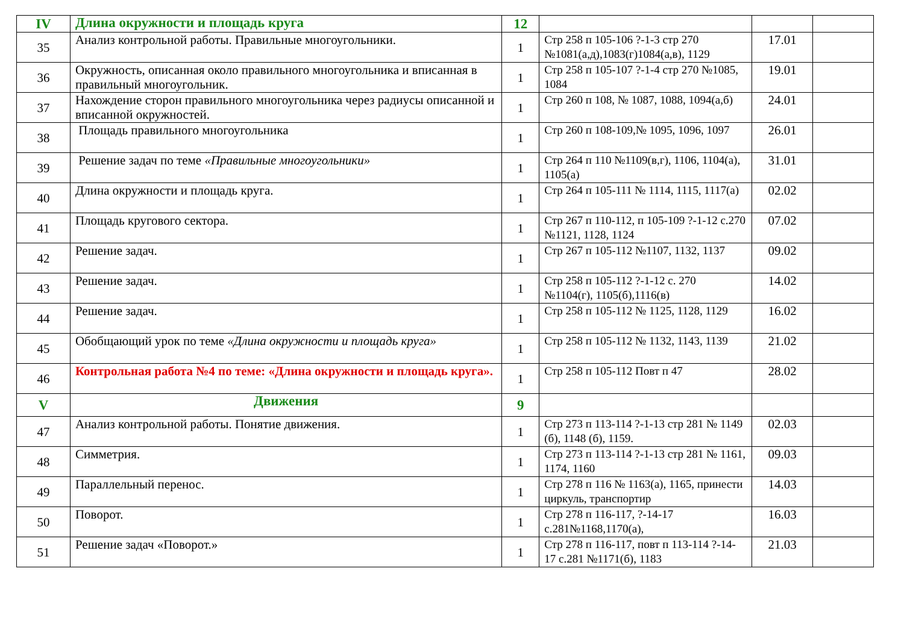| IV | Длина окружности и площадь круга | 12 | | | |
| 35 | Анализ контрольной работы. Правильные многоугольники. | 1 | Стр 258 п 105-106 ?-1-3 стр 270 №1081(а,д),1083(г)1084(а,в), 1129 | 17.01 | |
| 36 | Окружность, описанная около правильного многоугольника и вписанная в правильный многоугольник. | 1 | Стр 258 п 105-107 ?-1-4 стр 270 №1085, 1084 | 19.01 | |
| 37 | Нахождение сторон правильного многоугольника через радиусы описанной и вписанной окружностей. | 1 | Стр 260 п 108, № 1087, 1088, 1094(а,б) | 24.01 | |
| 38 | Площадь правильного многоугольника | 1 | Стр 260 п 108-109,№ 1095, 1096, 1097 | 26.01 | |
| 39 | Решение задач по теме «Правильные многоугольники» | 1 | Стр 264 п 110 №1109(в,г), 1106, 1104(а), 1105(а) | 31.01 | |
| 40 | Длина окружности и площадь круга. | 1 | Стр 264 п 105-111 № 1114, 1115, 1117(а) | 02.02 | |
| 41 | Площадь кругового сектора. | 1 | Стр 267 п 110-112, п 105-109 ?-1-12 с.270 №1121, 1128, 1124 | 07.02 | |
| 42 | Решение задач. | 1 | Стр 267 п 105-112 №1107, 1132, 1137 | 09.02 | |
| 43 | Решение задач. | 1 | Стр 258 п 105-112 ?-1-12 с. 270 №1104(г), 1105(б),1116(в) | 14.02 | |
| 44 | Решение задач. | 1 | Стр 258 п 105-112 № 1125, 1128, 1129 | 16.02 | |
| 45 | Обобщающий урок по теме «Длина окружности и площадь круга» | 1 | Стр 258 п 105-112 № 1132, 1143, 1139 | 21.02 | |
| 46 | Контрольная работа №4 по теме: «Длина окружности и площадь круга». | 1 | Стр 258 п 105-112 Повт п 47 | 28.02 | |
| V | Движения | 9 | | | |
| 47 | Анализ контрольной работы. Понятие движения. | 1 | Стр 273 п 113-114 ?-1-13 стр 281 № 1149 (б), 1148 (б), 1159. | 02.03 | |
| 48 | Симметрия. | 1 | Стр 273 п 113-114 ?-1-13 стр 281 № 1161, 1174, 1160 | 09.03 | |
| 49 | Параллельный перенос. | 1 | Стр 278 п 116 № 1163(а), 1165, принести циркуль, транспортир | 14.03 | |
| 50 | Поворот. | 1 | Стр 278 п 116-117, ?-14-17 с.281№1168,1170(а), | 16.03 | |
| 51 | Решение задач «Поворот.» | 1 | Стр 278 п 116-117, повт п 113-114 ?-14-17 с.281 №1171(б), 1183 | 21.03 | |